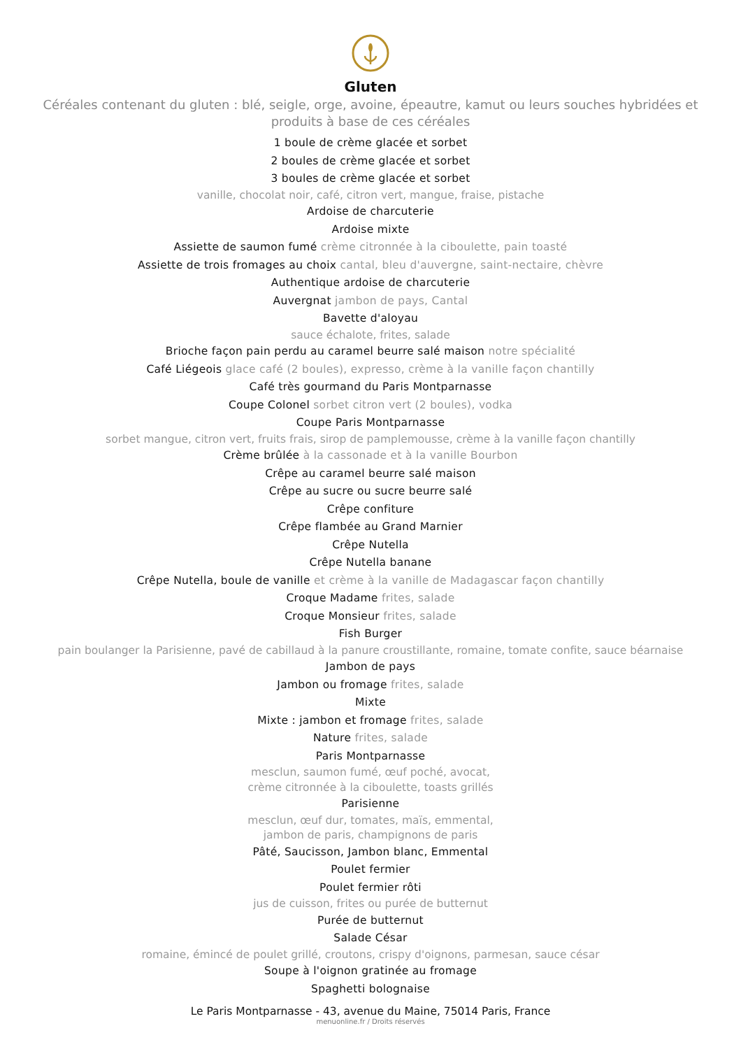Gluten
Céréales contenant du gluten : blé, seigle, orge, avoine, épeautre, kamut ou leurs souches hybridées et produits à base de ces céréales
1 boule de crème glacée et sorbet
2 boules de crème glacée et sorbet
3 boules de crème glacée et sorbet
vanille, chocolat noir, café, citron vert, mangue, fraise, pistache
Ardoise de charcuterie
Ardoise mixte
Assiette de saumon fumé crème citronnée à la ciboulette, pain toasté
Assiette de trois fromages au choix cantal, bleu d'auvergne, saint-nectaire, chèvre
Authentique ardoise de charcuterie
Auvergnat jambon de pays, Cantal
Bavette d'aloyau
sauce échalote, frites, salade
Brioche façon pain perdu au caramel beurre salé maison notre spécialité
Café Liégeois glace café (2 boules), expresso, crème à la vanille façon chantilly
Café très gourmand du Paris Montparnasse
Coupe Colonel sorbet citron vert (2 boules), vodka
Coupe Paris Montparnasse
sorbet mangue, citron vert, fruits frais, sirop de pamplemousse, crème à la vanille façon chantilly
Crème brûlée à la cassonade et à la vanille Bourbon
Crêpe au caramel beurre salé maison
Crêpe au sucre ou sucre beurre salé
Crêpe confiture
Crêpe flambée au Grand Marnier
Crêpe Nutella
Crêpe Nutella banane
Crêpe Nutella, boule de vanille et crème à la vanille de Madagascar façon chantilly
Croque Madame frites, salade
Croque Monsieur frites, salade
Fish Burger
pain boulanger la Parisienne, pavé de cabillaud à la panure croustillante, romaine, tomate confite, sauce béarnaise
Jambon de pays
Jambon ou fromage frites, salade
Mixte
Mixte : jambon et fromage frites, salade
Nature frites, salade
Paris Montparnasse
mesclun, saumon fumé, œuf poché, avocat,
crème citronnée à la ciboulette, toasts grillés
Parisienne
mesclun, œuf dur, tomates, maïs, emmental,
jambon de paris, champignons de paris
Pâté, Saucisson, Jambon blanc, Emmental
Poulet fermier
Poulet fermier rôti
jus de cuisson, frites ou purée de butternut
Purée de butternut
Salade César
romaine, émincé de poulet grillé, croutons, crispy d'oignons, parmesan, sauce césar
Soupe à l'oignon gratinée au fromage
Spaghetti bolognaise
Le Paris Montparnasse - 43, avenue du Maine, 75014 Paris, France
menuonline.fr / Droits réservés